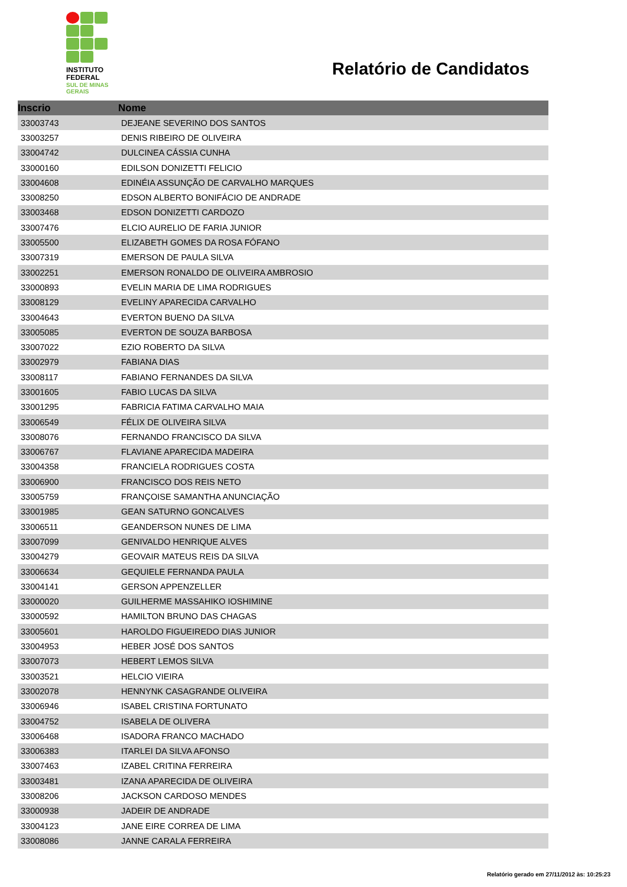INSTITUTO
FEDERAL
SUL DE MINAS
GERAIS
Relatório de Candidatos
| Inscrio | Nome |
| --- | --- |
| 33003743 | DEJEANE SEVERINO DOS SANTOS |
| 33003257 | DENIS RIBEIRO DE OLIVEIRA |
| 33004742 | DULCINEA CÁSSIA CUNHA |
| 33000160 | EDILSON DONIZETTI FELICIO |
| 33004608 | EDINÉIA ASSUNÇÃO DE CARVALHO MARQUES |
| 33008250 | EDSON ALBERTO BONIFÁCIO DE ANDRADE |
| 33003468 | EDSON DONIZETTI CARDOZO |
| 33007476 | ELCIO AURELIO DE FARIA JUNIOR |
| 33005500 | ELIZABETH GOMES DA ROSA FÓFANO |
| 33007319 | EMERSON DE PAULA SILVA |
| 33002251 | EMERSON RONALDO DE OLIVEIRA AMBROSIO |
| 33000893 | EVELIN MARIA DE LIMA RODRIGUES |
| 33008129 | EVELINY APARECIDA CARVALHO |
| 33004643 | EVERTON BUENO DA SILVA |
| 33005085 | EVERTON DE SOUZA BARBOSA |
| 33007022 | EZIO ROBERTO DA SILVA |
| 33002979 | FABIANA DIAS |
| 33008117 | FABIANO FERNANDES DA SILVA |
| 33001605 | FABIO LUCAS DA SILVA |
| 33001295 | FABRICIA FATIMA CARVALHO MAIA |
| 33006549 | FÉLIX DE OLIVEIRA SILVA |
| 33008076 | FERNANDO FRANCISCO DA SILVA |
| 33006767 | FLAVIANE APARECIDA MADEIRA |
| 33004358 | FRANCIELA RODRIGUES COSTA |
| 33006900 | FRANCISCO DOS REIS NETO |
| 33005759 | FRANÇOISE SAMANTHA ANUNCIAÇÃO |
| 33001985 | GEAN SATURNO GONCALVES |
| 33006511 | GEANDERSON NUNES DE LIMA |
| 33007099 | GENIVALDO HENRIQUE ALVES |
| 33004279 | GEOVAIR MATEUS REIS DA SILVA |
| 33006634 | GEQUIELE FERNANDA PAULA |
| 33004141 | GERSON APPENZELLER |
| 33000020 | GUILHERME MASSAHIKO IOSHIMINE |
| 33000592 | HAMILTON BRUNO DAS CHAGAS |
| 33005601 | HAROLDO FIGUEIREDO DIAS JUNIOR |
| 33004953 | HEBER JOSÉ DOS SANTOS |
| 33007073 | HEBERT LEMOS SILVA |
| 33003521 | HELCIO VIEIRA |
| 33002078 | HENNYNK CASAGRANDE OLIVEIRA |
| 33006946 | ISABEL CRISTINA FORTUNATO |
| 33004752 | ISABELA DE OLIVERA |
| 33006468 | ISADORA FRANCO MACHADO |
| 33006383 | ITARLEI DA SILVA AFONSO |
| 33007463 | IZABEL CRITINA FERREIRA |
| 33003481 | IZANA APARECIDA DE OLIVEIRA |
| 33008206 | JACKSON CARDOSO MENDES |
| 33000938 | JADEIR DE ANDRADE |
| 33004123 | JANE EIRE CORREA DE LIMA |
| 33008086 | JANNE CARALA FERREIRA |
Relatório gerado em 27/11/2012 às: 10:25:23